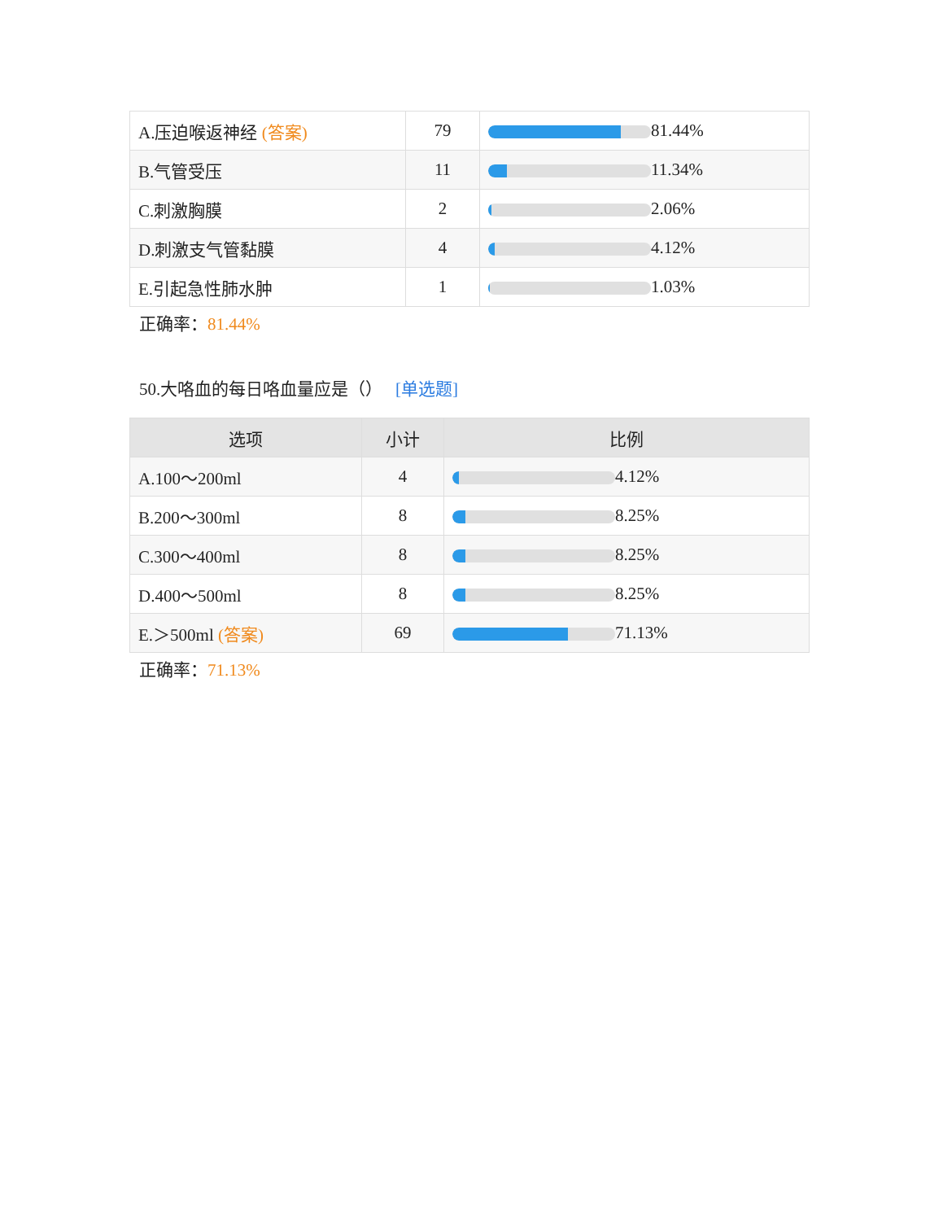| A.压迫喉返神经 (答案) | 79 | 81.44% |
| B.气管受压 | 11 | 11.34% |
| C.刺激胸膜 | 2 | 2.06% |
| D.刺激支气管黏膜 | 4 | 4.12% |
| E.引起急性肺水肿 | 1 | 1.03% |
正确率：81.44%
50.大咯血的每日咯血量应是（） [单选题]
| 选项 | 小计 | 比例 |
| --- | --- | --- |
| A.100～200ml | 4 | 4.12% |
| B.200～300ml | 8 | 8.25% |
| C.300～400ml | 8 | 8.25% |
| D.400～500ml | 8 | 8.25% |
| E.＞500ml (答案) | 69 | 71.13% |
正确率：71.13%